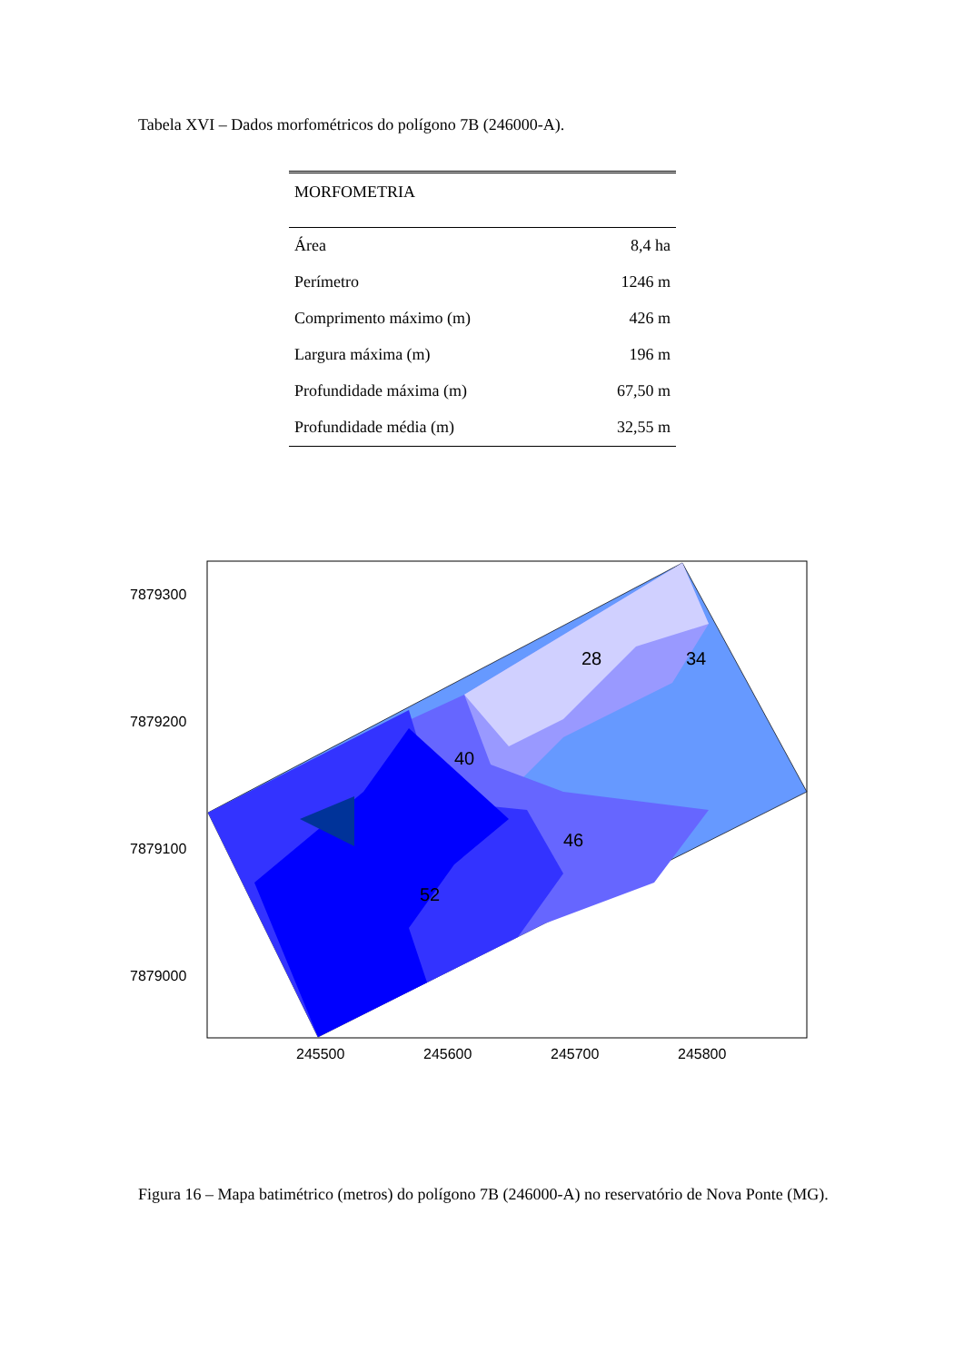Tabela XVI – Dados morfométricos do polígono 7B (246000-A).
| MORFOMETRIA | |
| --- | --- |
| Área | 8,4 ha |
| Perímetro | 1246 m |
| Comprimento máximo (m) | 426 m |
| Largura máxima (m) | 196 m |
| Profundidade máxima (m) | 67,50 m |
| Profundidade média (m) | 32,55 m |
7879300
7879200
7879100
7879000
245500
245600
245700
245800
28
34
40
46
52
Figura 16 – Mapa batimétrico (metros) do polígono 7B (246000-A) no reservatório de Nova Ponte (MG).